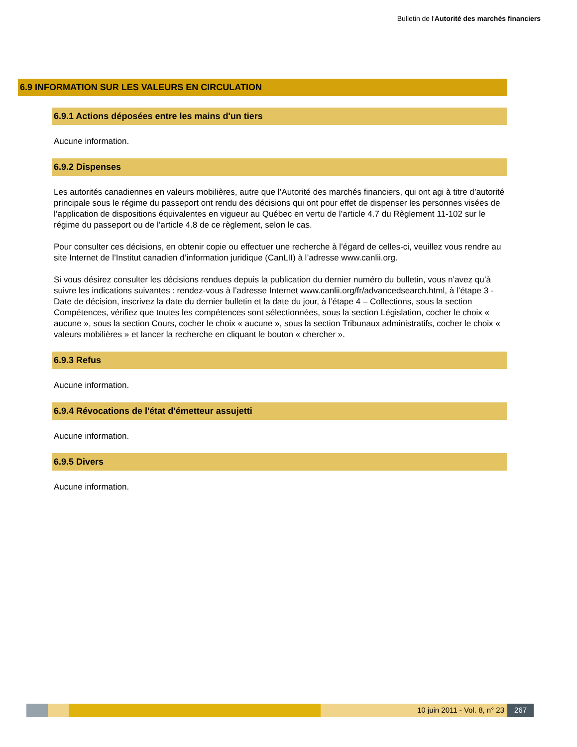Bulletin de l'Autorité des marchés financiers
6.9 INFORMATION SUR LES VALEURS EN CIRCULATION
6.9.1 Actions déposées entre les mains d'un tiers
Aucune information.
6.9.2 Dispenses
Les autorités canadiennes en valeurs mobilières, autre que l’Autorité des marchés financiers, qui ont agi à titre d’autorité principale sous le régime du passeport ont rendu des décisions qui ont pour effet de dispenser les personnes visées de l’application de dispositions équivalentes en vigueur au Québec en vertu de l’article 4.7 du Règlement 11-102 sur le régime du passeport ou de l’article 4.8 de ce règlement, selon le cas.
Pour consulter ces décisions, en obtenir copie ou effectuer une recherche à l’égard de celles-ci, veuillez vous rendre au site Internet de l’Institut canadien d’information juridique (CanLII) à l’adresse www.canlii.org.
Si vous désirez consulter les décisions rendues depuis la publication du dernier numéro du bulletin, vous n’avez qu’à suivre les indications suivantes : rendez-vous à l’adresse Internet www.canlii.org/fr/advancedsearch.html, à l’étape 3 - Date de décision, inscrivez la date du dernier bulletin et la date du jour, à l’étape 4 – Collections, sous la section Compétences, vérifiez que toutes les compétences sont sélectionnées, sous la section Législation, cocher le choix « aucune », sous la section Cours, cocher le choix « aucune », sous la section Tribunaux administratifs, cocher le choix « valeurs mobilières » et lancer la recherche en cliquant le bouton « chercher ».
6.9.3 Refus
Aucune information.
6.9.4 Révocations de l'état d'émetteur assujetti
Aucune information.
6.9.5 Divers
Aucune information.
10 juin 2011 - Vol. 8, n° 23 267